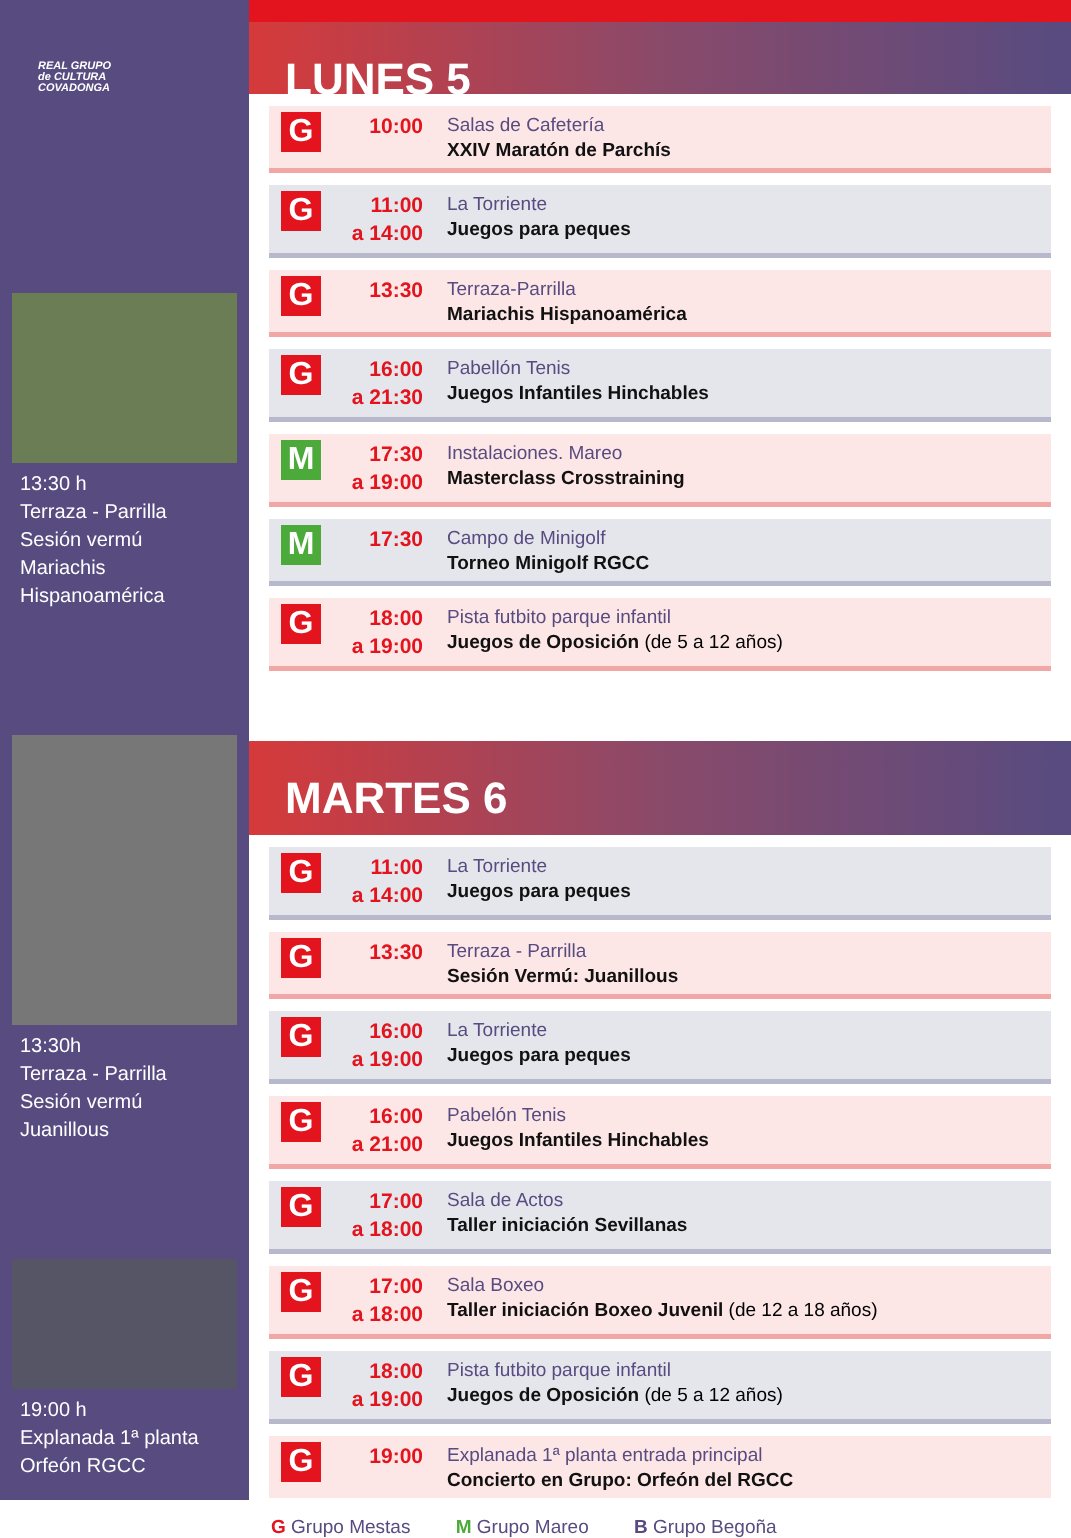REAL GRUPO
de CULTURA
COVADONGA
13:30 h
Terraza - Parrilla
Sesión vermú
Mariachis Hispanoamérica
13:30h
Terraza - Parrilla
Sesión vermú
Juanillous
19:00 h
Explanada 1ª planta
Orfeón RGCC
LUNES 5
G
10:00
Salas de Cafetería
XXIV Maratón de Parchís
G
11:00
a 14:00
La Torriente
Juegos para peques
G
13:30
Terraza-Parrilla
Mariachis Hispanoamérica
G
16:00
a 21:30
Pabellón Tenis
Juegos Infantiles Hinchables
M
17:30
a 19:00
Instalaciones. Mareo
Masterclass Crosstraining
M
17:30
Campo de Minigolf
Torneo Minigolf RGCC
G
18:00
a 19:00
Pista futbito parque infantil
Juegos de Oposición (de 5 a 12 años)
MARTES 6
G
11:00
a 14:00
La Torriente
Juegos para peques
G
13:30
Terraza - Parrilla
Sesión Vermú: Juanillous
G
16:00
a 19:00
La Torriente
Juegos para peques
G
16:00
a 21:00
Pabelón Tenis
Juegos Infantiles Hinchables
G
17:00
a 18:00
Sala de Actos
Taller iniciación Sevillanas
G
17:00
a 18:00
Sala Boxeo
Taller iniciación Boxeo Juvenil (de 12 a 18 años)
G
18:00
a 19:00
Pista futbito parque infantil
Juegos de Oposición (de 5 a 12 años)
G
19:00
Explanada 1ª planta entrada principal
Concierto en Grupo: Orfeón del RGCC
G Grupo Mestas M Grupo Mareo B Grupo Begoña